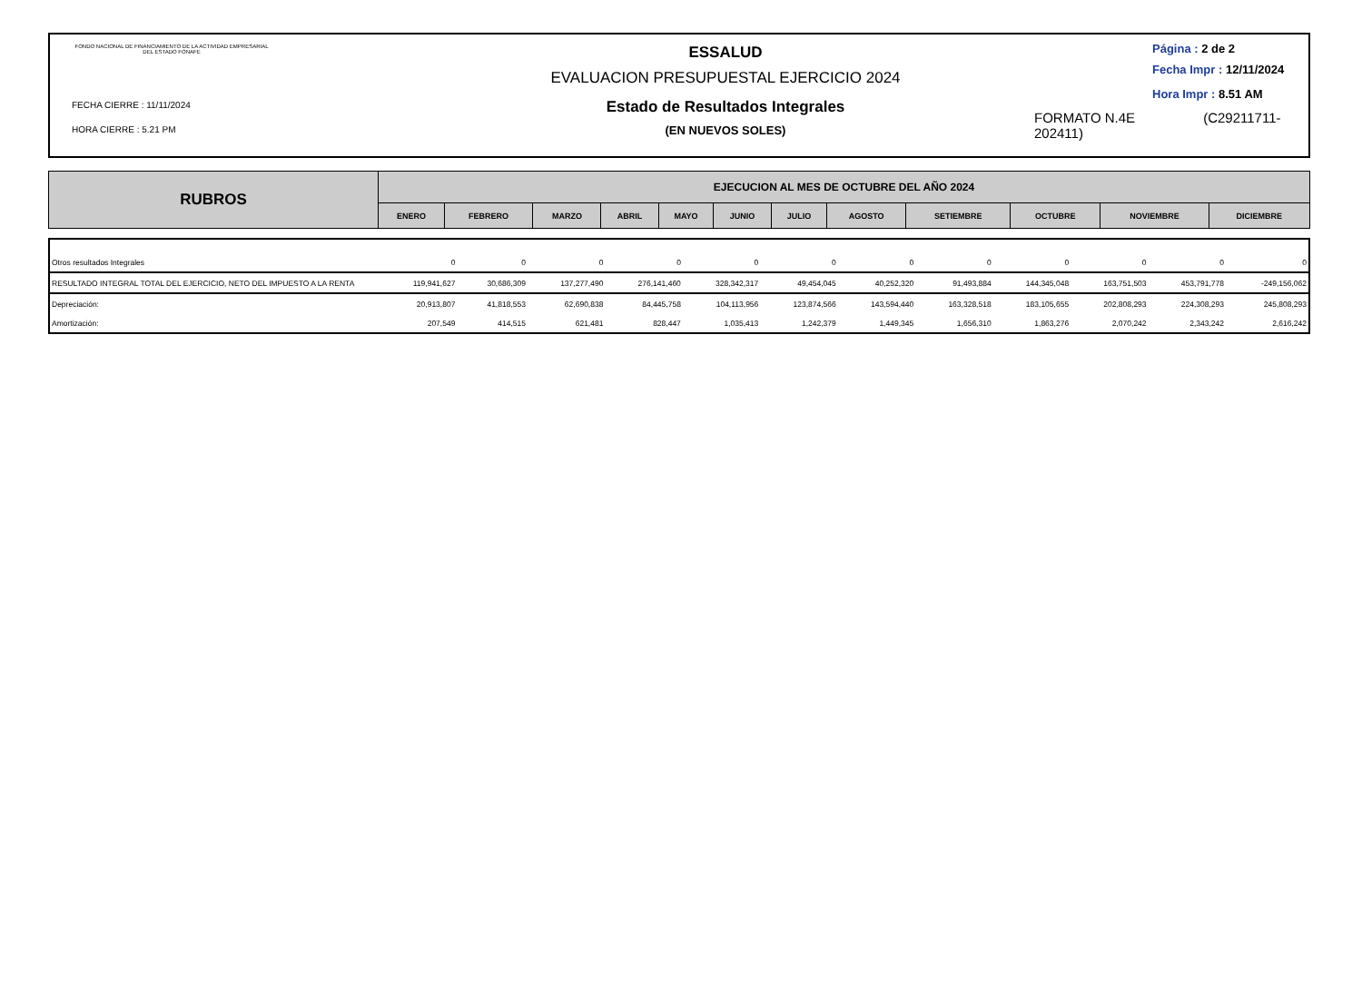FONDO NACIONAL DE FINANCIAMIENTO DE LA ACTIVIDAD EMPRESARIAL DEL ESTADO FONAFE
FECHA CIERRE : 11/11/2024
HORA CIERRE : 5.21 PM
ESSALUD
EVALUACION PRESUPUESTAL EJERCICIO 2024
Estado de Resultados Integrales
(EN NUEVOS SOLES)
Página : 2 de 2
Fecha Impr : 12/11/2024
Hora Impr : 8.51 AM
FORMATO N.4E (C29211711-202411)
| RUBROS | EJECUCION AL MES DE OCTUBRE DEL AÑO 2024 | | | | | | | | | | | |
| --- | --- | --- | --- | --- | --- | --- | --- | --- | --- | --- | --- | --- |
| | ENERO | FEBRERO | MARZO | ABRIL | MAYO | JUNIO | JULIO | AGOSTO | SETIEMBRE | OCTUBRE | NOVIEMBRE | DICIEMBRE |
| Otros resultados Integrales | 0 | 0 | 0 | 0 | 0 | 0 | 0 | 0 | 0 | 0 | 0 | 0 |
| RESULTADO INTEGRAL TOTAL DEL EJERCICIO, NETO DEL IMPUESTO A LA RENTA | 119,941,627 | 30,686,309 | 137,277,490 | 276,141,460 | 328,342,317 | 49,454,045 | 40,252,320 | 91,493,884 | 144,345,048 | 163,751,503 | 453,791,778 | -249,156,062 |
| Depreciación: | 20,913,807 | 41,818,553 | 62,690,838 | 84,445,758 | 104,113,956 | 123,874,566 | 143,594,440 | 163,328,518 | 183,105,655 | 202,808,293 | 224,308,293 | 245,808,293 |
| Amortización: | 207,549 | 414,515 | 621,481 | 828,447 | 1,035,413 | 1,242,379 | 1,449,345 | 1,656,310 | 1,863,276 | 2,070,242 | 2,343,242 | 2,616,242 |